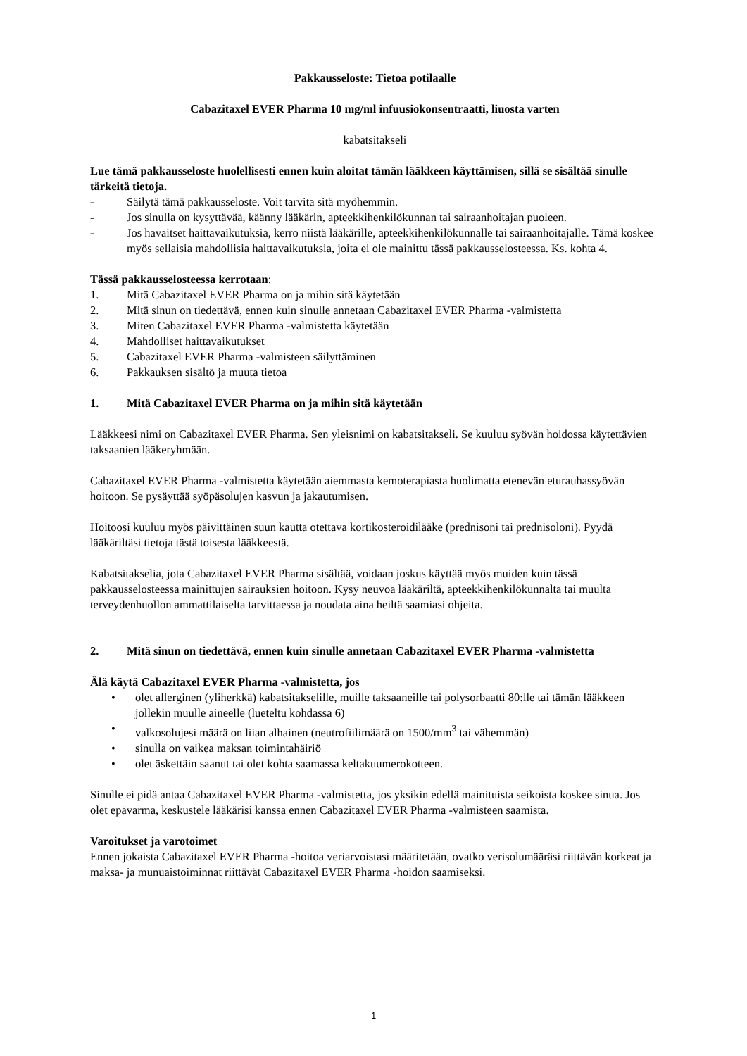Pakkausseloste: Tietoa potilaalle
Cabazitaxel EVER Pharma 10 mg/ml infuusiokonsentraatti, liuosta varten
kabatsitakseli
Lue tämä pakkausseloste huolellisesti ennen kuin aloitat tämän lääkkeen käyttämisen, sillä se sisältää sinulle tärkeitä tietoja.
- Säilytä tämä pakkausseloste. Voit tarvita sitä myöhemmin.
- Jos sinulla on kysyttävää, käänny lääkärin, apteekkihenkilökunnan tai sairaanhoitajan puoleen.
- Jos havaitset haittavaikutuksia, kerro niistä lääkärille, apteekkihenkilökunnalle tai sairaanhoitajalle. Tämä koskee myös sellaisia mahdollisia haittavaikutuksia, joita ei ole mainittu tässä pakkausselosteessa. Ks. kohta 4.
Tässä pakkausselosteessa kerrotaan:
1. Mitä Cabazitaxel EVER Pharma on ja mihin sitä käytetään
2. Mitä sinun on tiedettävä, ennen kuin sinulle annetaan Cabazitaxel EVER Pharma -valmistetta
3. Miten Cabazitaxel EVER Pharma -valmistetta käytetään
4. Mahdolliset haittavaikutukset
5. Cabazitaxel EVER Pharma -valmisteen säilyttäminen
6. Pakkauksen sisältö ja muuta tietoa
1. Mitä Cabazitaxel EVER Pharma on ja mihin sitä käytetään
Lääkkeesi nimi on Cabazitaxel EVER Pharma. Sen yleisnimi on kabatsitakseli. Se kuuluu syövän hoidossa käytettävien taksaanien lääkeryhmään.
Cabazitaxel EVER Pharma -valmistetta käytetään aiemmasta kemoterapiasta huolimatta etenevän eturauhassyövän hoitoon. Se pysäyttää syöpäsolujen kasvun ja jakautumisen.
Hoitoosi kuuluu myös päivittäinen suun kautta otettava kortikosteroidilääke (prednisoni tai prednisoloni). Pyydä lääkäriltäsi tietoja tästä toisesta lääkkeestä.
Kabatsitakselia, jota Cabazitaxel EVER Pharma sisältää, voidaan joskus käyttää myös muiden kuin tässä pakkausselosteessa mainittujen sairauksien hoitoon. Kysy neuvoa lääkäriltä, apteekkihenkilökunnalta tai muulta terveydenhuollon ammattilaiselta tarvittaessa ja noudata aina heiltä saamiasi ohjeita.
2. Mitä sinun on tiedettävä, ennen kuin sinulle annetaan Cabazitaxel EVER Pharma -valmistetta
Älä käytä Cabazitaxel EVER Pharma -valmistetta, jos
• olet allerginen (yliherkkä) kabatsitakselille, muille taksaaneille tai polysorbaatti 80:lle tai tämän lääkkeen jollekin muulle aineelle (lueteltu kohdassa 6)
• valkosolujesi määrä on liian alhainen (neutrofiilimäärä on 1500/mm<sup>3</sup> tai vähemmän)
• sinulla on vaikea maksan toimintahäiriö
• olet äskettäin saanut tai olet kohta saamassa keltakuumerokotteen.
Sinulle ei pidä antaa Cabazitaxel EVER Pharma -valmistetta, jos yksikin edellä mainituista seikoista koskee sinua. Jos olet epävarma, keskustele lääkärisi kanssa ennen Cabazitaxel EVER Pharma -valmisteen saamista.
Varoitukset ja varotoimet
Ennen jokaista Cabazitaxel EVER Pharma -hoitoa veriarvoistasi määritetään, ovatko verisolumääräsi riittävän korkeat ja maksa- ja munuaistoiminnat riittävät Cabazitaxel EVER Pharma -hoidon saamiseksi.
1